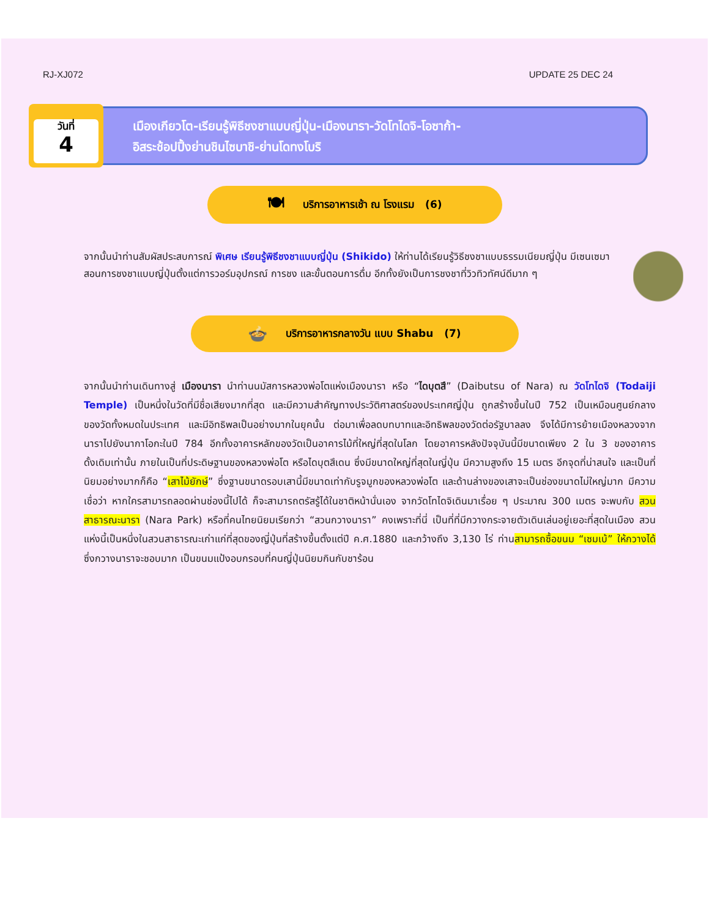RJ-XJ072 UPDATE 25 DEC 24
วันที่
4
เมืองเกียวโต-เรียนรู้พิธีชงชาแบบญี่ปุ่น-เมืองนารา-วัดโทไดจิ-โอซาก้า-
อิสระช้อปปิ้งย่านชินไซบาชิ-ย่านโดทงโบริ
🍽 บริการอาหารเช้า ณ โรงแรม (6)
จากนั้นนำท่านสัมผัสประสบการณ์ พิเศษ เรียนรู้พิธีชงชาแบบญี่ปุ่น (Shikido) ให้ท่านได้เรียนรู้วิธีชงชาแบบธรรมเนียมญี่ปุ่น มีเซนเซมาสอนการชงชาแบบญี่ปุ่นตั้งแต่การวอร์มอุปกรณ์ การชง และขั้นตอนการดื่ม อีกทั้งยังเป็นการชงชาที่วิวทิวทัศน์ดีมาก ๆ
🍲 บริการอาหารกลางวัน แบบ Shabu (7)
จากนั้นนำท่านเดินทางสู่ เมืองนารา นำท่านนมัสการหลวงพ่อโตแห่งเมืองนารา หรือ “ไดบุตสึ” (Daibutsu of Nara) ณ วัดโทไดจิ (Todaiji Temple) เป็นหนึ่งในวัดที่มีชื่อเสียงมากที่สุด และมีความสำคัญทางประวัติศาสตร์ของประเทศญี่ปุ่น ถูกสร้างขึ้นในปี 752 เป็นเหมือนศูนย์กลางของวัดทั้งหมดในประเทศ และมีอิทธิพลเป็นอย่างมากในยุคนั้น ต่อมาเพื่อลดบทบาทและอิทธิพลของวัดต่อรัฐบาลลง จึงได้มีการย้ายเมืองหลวงจากนาราไปยังนากาโอกะในปี 784 อีกทั้งอาคารหลักของวัดเป็นอาคารไม้ที่ใหญ่ที่สุดในโลก โดยอาคารหลังปัจจุบันนี้มีขนาดเพียง 2 ใน 3 ของอาคารดั้งเดิมเท่านั้น ภายในเป็นที่ประดิษฐานของหลวงพ่อโต หรือไดบุตสึเดน ซึ่งมีขนาดใหญ่ที่สุดในญี่ปุ่น มีความสูงถึง 15 เมตร อีกจุดที่น่าสนใจ และเป็นที่นิยมอย่างมากก็คือ “เสาไม้ยักษ์” ซึ่งฐานขนาดรอบเสานี้มีขนาดเท่ากับรูจมูกของหลวงพ่อโต และด้านล่างของเสาจะเป็นช่องขนาดไม่ใหญ่มาก มีความเชื่อว่า หากใครสามารถลอดผ่านช่องนี้ไปได้ ก็จะสามารถตรัสรู้ได้ในชาติหน้านั่นเอง จากวัดโทไดจิเดินมาเรื่อย ๆ ประมาณ 300 เมตร จะพบกับ สวนสาธารณะนารา (Nara Park) หรือที่คนไทยนิยมเรียกว่า “สวนกวางนารา” คงเพราะที่นี่ เป็นที่ที่มีกวางกระจายตัวเดินเล่นอยู่เยอะที่สุดในเมือง สวนแห่งนี้เป็นหนึ่งในสวนสาธารณะเก่าแก่ที่สุดของญี่ปุ่นที่สร้างขึ้นตั้งแต่ปี ค.ศ.1880 และกว้างถึง 3,130 ไร่ ท่านสามารถซื้อขนม “เซมเบ้” ให้กวางได้ ซึ่งกวางนาราจะชอบมาก เป็นขนมแป้งอบกรอบที่คนญี่ปุ่นนิยมกินกับชาร้อน